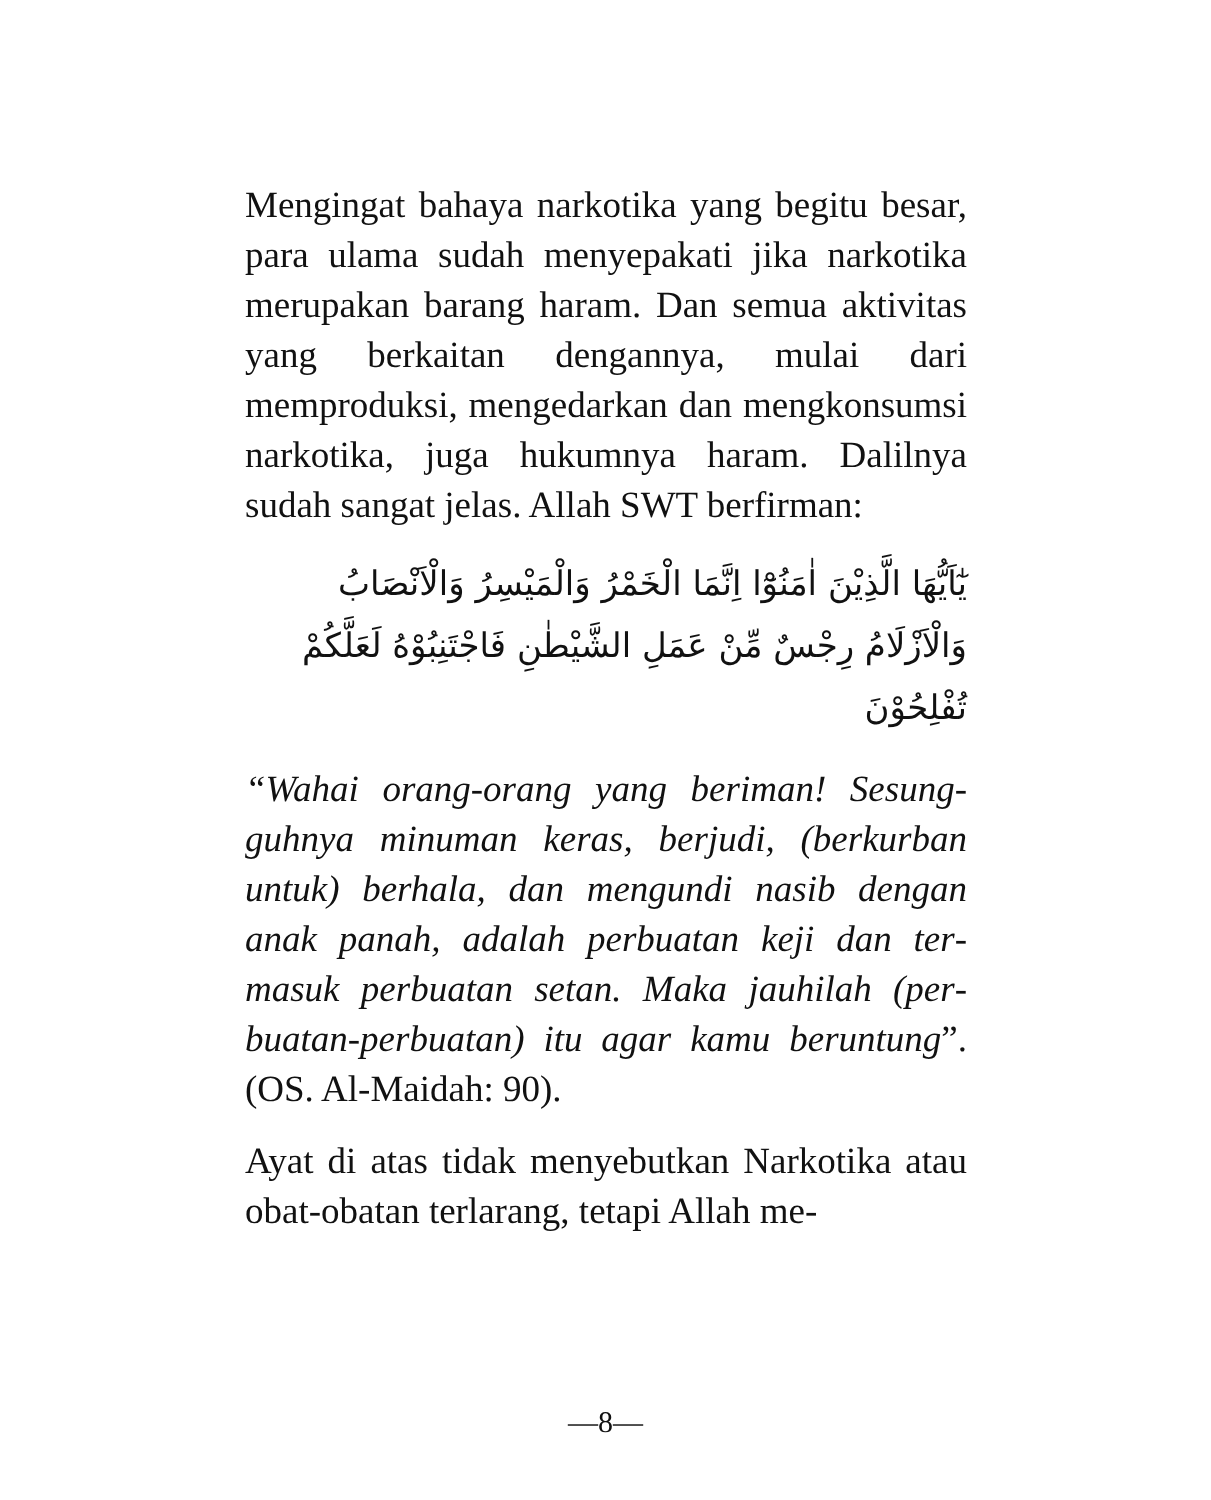Mengingat bahaya narkotika yang begitu besar, para ulama sudah menyepakati jika narkotika merupakan barang haram. Dan semua aktivitas yang berkaitan dengannya, mulai dari memproduksi, mengedarkan dan mengkonsumsi narkotika, juga hukumnya haram. Dalilnya sudah sangat jelas. Allah SWT berfirman:
يٰٓاَيُّهَا الَّذِيْنَ اٰمَنُوْٓا اِنَّمَا الْخَمْرُ وَالْمَيْسِرُ وَالْاَنْصَابُ وَالْاَزْلَامُ رِجْسٌ مِّنْ عَمَلِ الشَّيْطٰنِ فَاجْتَنِبُوْهُ لَعَلَّكُمْ تُفْلِحُوْنَ
“Wahai orang-orang yang beriman! Sesung­guhnya minuman keras, berjudi, (berkurban untuk) berhala, dan mengundi nasib dengan anak panah, adalah perbuatan keji dan ter­masuk perbuatan setan. Maka jauhilah (per­buatan-perbuatan) itu agar kamu berun­tung”. (OS. Al-Maidah: 90).
Ayat di atas tidak menyebutkan Narkotika atau obat-obatan terlarang, tetapi Allah me-
—8—